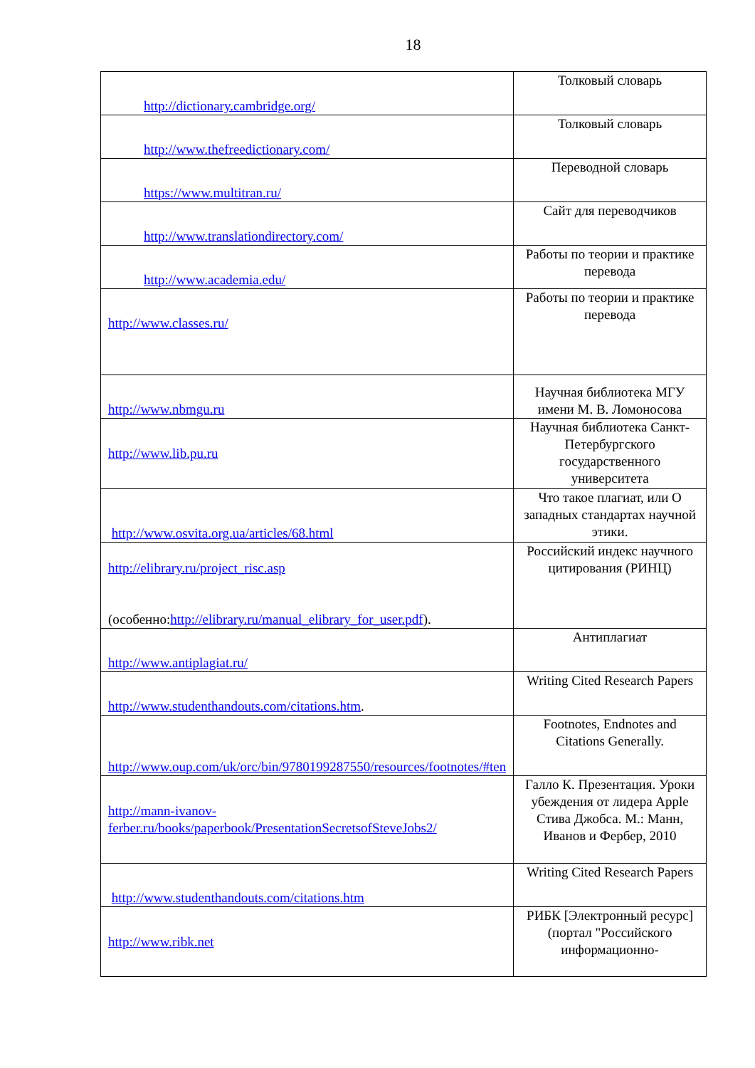18
| http://dictionary.cambridge.org/ | Толковый словарь |
| http://www.thefreedictionary.com/ | Толковый словарь |
| https://www.multitran.ru/ | Переводной словарь |
| http://www.translationdirectory.com/ | Сайт для переводчиков |
| http://www.academia.edu/ | Работы по теории и практике перевода |
| http://www.classes.ru/ | Работы по теории и практике перевода |
| http://www.nbmgu.ru | Научная библиотека МГУ имени М. В. Ломоносова |
| http://www.lib.pu.ru | Научная библиотека Санкт-Петербургского государственного университета |
| http://www.osvita.org.ua/articles/68.html | Что такое плагиат, или О западных стандартах научной этики. |
| http://elibrary.ru/project_risc.asp (особенно: http://elibrary.ru/manual_elibrary_for_user.pdf ). | Российский индекс научного цитирования (РИНЦ) |
| http://www.antiplagiat.ru/ | Антиплагиат |
| http://www.studenthandouts.com/citations.htm . | Writing Cited Research Papers |
| http://www.oup.com/uk/orc/bin/9780199287550/resources/footnotes/#ten | Footnotes, Endnotes and Citations Generally. |
| http://mann-ivanov-ferber.ru/books/paperbook/PresentationSecretsofSteveJobs2/ | Галло К. Презентация. Уроки убеждения от лидера Apple Стива Джобса. М.: Манн, Иванов и Фербер, 2010 |
| http://www.studenthandouts.com/citations.htm | Writing Cited Research Papers |
| http://www.ribk.net | РИБК [Электронный ресурс] (портал "Российского информационно- |